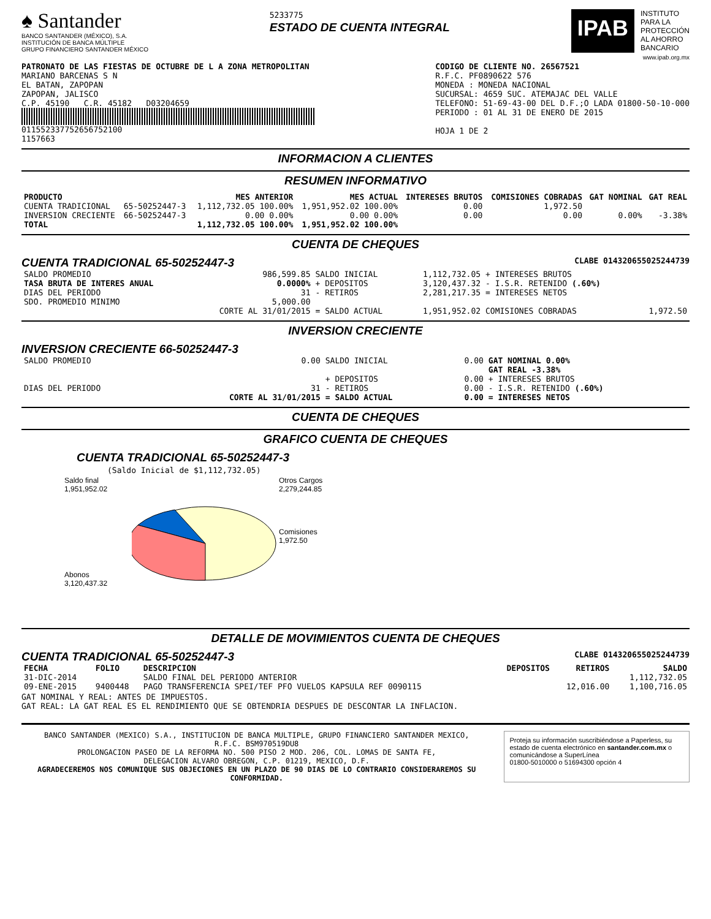♠ Santander
BANCO SANTANDER (MÉXICO), S.A.
INSTITUCIÓN DE BANCA MÚLTIPLE
GRUPO FINANCIERO SANTANDER MÉXICO
5233775
ESTADO DE CUENTA INTEGRAL
IPAB
INSTITUTO
PARA LA
PROTECCIÓN
AL AHORRO
BANCARIO
www.ipab.org.mx
PATRONATO DE LAS FIESTAS DE OCTUBRE DE L A ZONA METROPOLITAN
MARIANO BARCENAS S N
EL BATAN, ZAPOPAN
ZAPOPAN, JALISCO
C.P. 45190 C.R. 45182 D03204659
011552337752656752100
1157663
CODIGO DE CLIENTE NO. 26567521
R.F.C. PF0890622 576
MONEDA : MONEDA NACIONAL
SUCURSAL: 4659 SUC. ATEMAJAC DEL VALLE
TELEFONO: 51-69-43-00 DEL D.F.;O LADA 01800-50-10-000
PERIODO : 01 AL 31 DE ENERO DE 2015
HOJA 1 DE 2
INFORMACION A CLIENTES
RESUMEN INFORMATIVO
| PRODUCTO | | MES ANTERIOR | MES ACTUAL | INTERESES BRUTOS | COMISIONES COBRADAS | GAT NOMINAL | GAT REAL |
| --- | --- | --- | --- | --- | --- | --- | --- |
| CUENTA TRADICIONAL | 65-50252447-3 | 1,112,732.05 100.00% | 1,951,952.02 100.00% | 0.00 | 1,972.50 | | |
| INVERSION CRECIENTE | 66-50252447-3 | 0.00 0.00% | 0.00 0.00% | 0.00 | 0.00 | 0.00% | -3.38% |
| TOTAL | | 1,112,732.05 100.00% | 1,951,952.02 100.00% | | | | |
CUENTA DE CHEQUES
CUENTA TRADICIONAL 65-50252447-3 CLABE 014320655025244739
| SALDO PROMEDIO | 986,599.85 | SALDO INICIAL | 1,112,732.05 | + INTERESES BRUTOS | |
| TASA BRUTA DE INTERES ANUAL | 0.0000% | + DEPOSITOS | 3,120,437.32 | - I.S.R. RETENIDO (.60%) | |
| DIAS DEL PERIODO | 31 | - RETIROS | 2,281,217.35 | = INTERESES NETOS | |
| SDO. PROMEDIO MINIMO | 5,000.00 | | | | |
| | CORTE AL 31/01/2015 | = SALDO ACTUAL | 1,951,952.02 | COMISIONES COBRADAS | 1,972.50 |
INVERSION CRECIENTE
INVERSION CRECIENTE 66-50252447-3
| SALDO PROMEDIO | 0.00 | SALDO INICIAL | 0.00 | GAT NOMINAL 0.00% GAT REAL -3.38% |
| | | + DEPOSITOS | 0.00 | + INTERESES BRUTOS |
| DIAS DEL PERIODO | 31 | - RETIROS | 0.00 | - I.S.R. RETENIDO (.60%) |
| | CORTE AL 31/01/2015 | = SALDO ACTUAL | 0.00 | = INTERESES NETOS |
CUENTA DE CHEQUES
GRAFICO CUENTA DE CHEQUES
CUENTA TRADICIONAL 65-50252447-3
(Saldo Inicial de $1,112,732.05)
Saldo final
1,951,952.02
Abonos
3,120,437.32
Otros Cargos
2,279,244.85
Comisiones
1,972.50
DETALLE DE MOVIMIENTOS CUENTA DE CHEQUES
CUENTA TRADICIONAL 65-50252447-3 CLABE 014320655025244739
| FECHA | FOLIO | DESCRIPCION | DEPOSITOS | RETIROS | SALDO |
| --- | --- | --- | --- | --- | --- |
| 31-DIC-2014 | | SALDO FINAL DEL PERIODO ANTERIOR | | | 1,112,732.05 |
| 09-ENE-2015 | 9400448 | PAGO TRANSFERENCIA SPEI/TEF PFO VUELOS KAPSULA REF 0090115 | | 12,016.00 | 1,100,716.05 |
GAT NOMINAL Y REAL: ANTES DE IMPUESTOS.
GAT REAL: LA GAT REAL ES EL RENDIMIENTO QUE SE OBTENDRIA DESPUES DE DESCONTAR LA INFLACION.
BANCO SANTANDER (MEXICO) S.A., INSTITUCION DE BANCA MULTIPLE, GRUPO FINANCIERO SANTANDER MEXICO,
R.F.C. BSM970519DU8
PROLONGACION PASEO DE LA REFORMA NO. 500 PISO 2 MOD. 206, COL. LOMAS DE SANTA FE,
DELEGACION ALVARO OBREGON, C.P. 01219, MEXICO, D.F.
AGRADECEREMOS NOS COMUNIQUE SUS OBJECIONES EN UN PLAZO DE 90 DIAS DE LO CONTRARIO CONSIDERAREMOS SU CONFORMIDAD.
Proteja su información suscribiéndose a Paperless, su estado de cuenta electrónico en santander.com.mx o comunicándose a SuperLínea
01800-5010000 o 51694300 opción 4